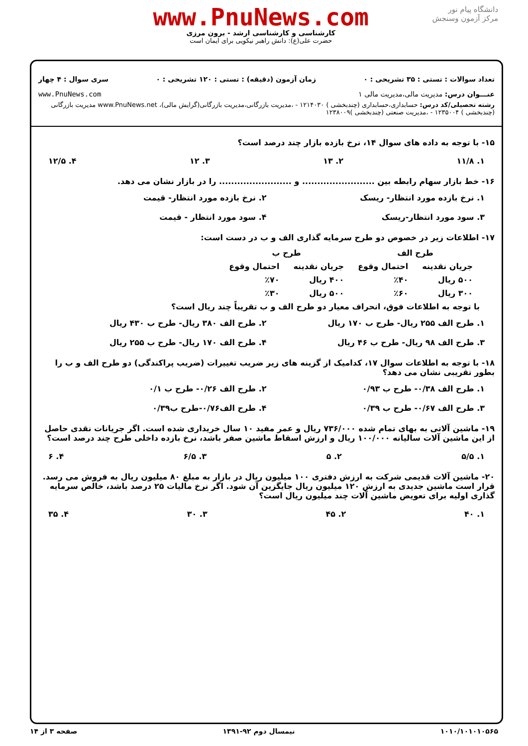دانشگاه پیام نور
مرکز آزمون وسنجش
www.PnuNews.com
کارشناسی و کارشناسی ارشد - برون مرزی
حضرت علی(ع): دانش راهبر نیکویی برای ایمان است
تعداد سوالات : تستی : ۳۵ تشریحی : ۰ زمان آزمون (دقیقه) : تستی : ۱۲۰ تشریحی : ۰ سری سوال : ۴ چهار
عنـــوان درس: مدیریت مالی،مدیریت مالی ۱ www.PnuNews.com
رشته تحصیلی/کد درس: حسابداری،حسابداری (چندبخشی ) ۱۲۱۴۰۳۰ - ،مدیریت بازرگانی،مدیریت بازرگانی(گرایش مالی)، www.PnuNews.net مدیریت بازرگانی (چندبخشی ) ۱۲۳۵۰۰۴ - ،مدیریت صنعتی (چندبخشی )۱۲۳۸۰۰۹
۱۵- با توجه به داده های سوال ۱۴، نرخ بازده بازار چند درصد است؟
۱. ۱۱/۸ ۲. ۱۳ ۳. ۱۲ ۴. ۱۲/۵
۱۶- خط بازار سهام رابطه بین ........................ و ........................ را در بازار نشان می دهد.
۱. نرخ بازده مورد انتظار- ریسک ۲. نرخ بازده مورد انتظار- قیمت ۳. سود مورد انتظار-ریسک ۴. سود مورد انتظار - قیمت
۱۷- اطلاعات زیر در خصوص دو طرح سرمایه گذاری الف و ب در دست است:
| طرح الف | | طرح ب | |
| --- | --- | --- | --- |
| جریان نقدینه | احتمال وقوع | جریان نقدینه | احتمال وقوع |
| ۵۰۰ ریال | ٪۴۰ | ۴۰۰ ریال | ٪۷۰ |
| ۳۰۰ ریال | ٪۶۰ | ۵۰۰ ریال | ٪۳۰ |
با توجه به اطلاعات فوق، انحراف معیار دو طرح الف و ب تقریباً چند ریال است؟
۱. طرح الف ۲۵۵ ریال- طرح ب ۱۷۰ ریال ۲. طرح الف ۳۸۰ ریال- طرح ب ۴۳۰ ریال ۳. طرح الف ۹۸ ریال- طرح ب ۴۶ ریال ۴. طرح الف ۱۷۰ ریال- طرح ب ۲۵۵ ریال
۱۸- با توجه به اطلاعات سوال ۱۷، کدامیک از گزینه های زیر ضریب تغییرات (ضریب پراکندگی) دو طرح الف و ب را بطور تقریبی نشان می دهد؟
۱. طرح الف ۰/۳۸- طرح ب ۰/۹۳ ۲. طرح الف ۰/۲۶- طرح ب ۰/۱ ۳. طرح الف ۰/۶۷- طرح ب ۰/۳۹ ۴. طرح الف۰/۷۶-طرح ب۰/۳۹
۱۹- ماشین آلاتی به بهای تمام شده ۷۳۶/۰۰۰ ریال و عمر مفید ۱۰ سال خریداری شده است. اگر جریانات نقدی حاصل از این ماشین آلات سالیانه ۱۰۰/۰۰۰ ریال و ارزش اسقاط ماشین صفر باشد، نرخ بازده داخلی طرح چند درصد است؟
۱. ۵/۵ ۲. ۵ ۳. ۶/۵ ۴. ۶
۲۰- ماشین آلات قدیمی شرکت به ارزش دفتری ۱۰۰ میلیون ریال در بازار به مبلغ ۸۰ میلیون ریال به فروش می رسد. قرار است ماشین جدیدی به ارزش ۱۲۰ میلیون ریال جایگزین آن شود. اگر نرخ مالیات ۲۵ درصد باشد، خالص سرمایه گذاری اولیه برای تعویض ماشین آلات چند میلیون ریال است؟
۱. ۴۰ ۲. ۴۵ ۳. ۳۰ ۴. ۳۵
۱۰۱۰/۱۰۱۰۱۰۵۶۵ نیمسال دوم ۹۲-۱۳۹۱ صفحه ۳ از ۱۴